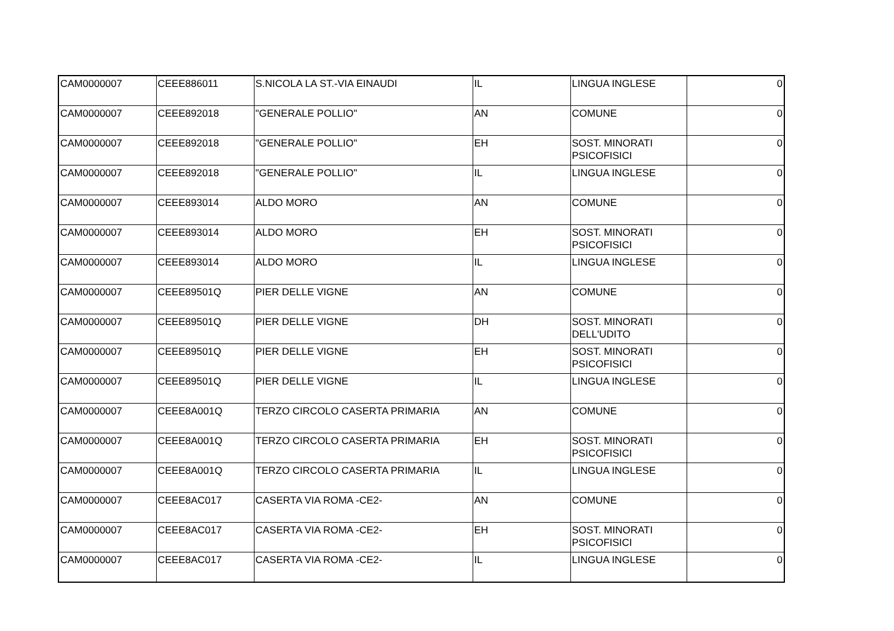| CAM0000007 | CEEE886011 | S.NICOLA LA ST.-VIA EINAUDI | IL | LINGUA INGLESE | 0 |
| CAM0000007 | CEEE892018 | "GENERALE POLLIO" | AN | COMUNE | 0 |
| CAM0000007 | CEEE892018 | "GENERALE POLLIO" | EH | SOST. MINORATI PSICOFISICI | 0 |
| CAM0000007 | CEEE892018 | "GENERALE POLLIO" | IL | LINGUA INGLESE | 0 |
| CAM0000007 | CEEE893014 | ALDO MORO | AN | COMUNE | 0 |
| CAM0000007 | CEEE893014 | ALDO MORO | EH | SOST. MINORATI PSICOFISICI | 0 |
| CAM0000007 | CEEE893014 | ALDO MORO | IL | LINGUA INGLESE | 0 |
| CAM0000007 | CEEE89501Q | PIER DELLE VIGNE | AN | COMUNE | 0 |
| CAM0000007 | CEEE89501Q | PIER DELLE VIGNE | DH | SOST. MINORATI DELL'UDITO | 0 |
| CAM0000007 | CEEE89501Q | PIER DELLE VIGNE | EH | SOST. MINORATI PSICOFISICI | 0 |
| CAM0000007 | CEEE89501Q | PIER DELLE VIGNE | IL | LINGUA INGLESE | 0 |
| CAM0000007 | CEEE8A001Q | TERZO CIRCOLO CASERTA PRIMARIA | AN | COMUNE | 0 |
| CAM0000007 | CEEE8A001Q | TERZO CIRCOLO CASERTA PRIMARIA | EH | SOST. MINORATI PSICOFISICI | 0 |
| CAM0000007 | CEEE8A001Q | TERZO CIRCOLO CASERTA PRIMARIA | IL | LINGUA INGLESE | 0 |
| CAM0000007 | CEEE8AC017 | CASERTA VIA ROMA -CE2- | AN | COMUNE | 0 |
| CAM0000007 | CEEE8AC017 | CASERTA VIA ROMA -CE2- | EH | SOST. MINORATI PSICOFISICI | 0 |
| CAM0000007 | CEEE8AC017 | CASERTA VIA ROMA -CE2- | IL | LINGUA INGLESE | 0 |